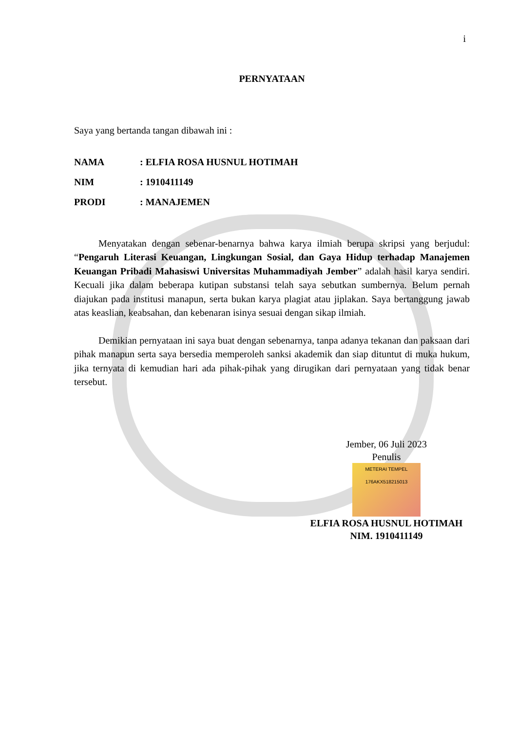i
PERNYATAAN
Saya yang bertanda tangan dibawah ini :
| NAMA | : ELFIA ROSA HUSNUL HOTIMAH |
| NIM | : 1910411149 |
| PRODI | : MANAJEMEN |
Menyatakan dengan sebenar-benarnya bahwa karya ilmiah berupa skripsi yang berjudul: “Pengaruh Literasi Keuangan, Lingkungan Sosial, dan Gaya Hidup terhadap Manajemen Keuangan Pribadi Mahasiswi Universitas Muhammadiyah Jember” adalah hasil karya sendiri. Kecuali jika dalam beberapa kutipan substansi telah saya sebutkan sumbernya. Belum pernah diajukan pada institusi manapun, serta bukan karya plagiat atau jiplakan. Saya bertanggung jawab atas keaslian, keabsahan, dan kebenaran isinya sesuai dengan sikap ilmiah.
Demikian pernyataan ini saya buat dengan sebenarnya, tanpa adanya tekanan dan paksaan dari pihak manapun serta saya bersedia memperoleh sanksi akademik dan siap dituntut di muka hukum, jika ternyata di kemudian hari ada pihak-pihak yang dirugikan dari pernyataan yang tidak benar tersebut.
Jember, 06 Juli 2023
Penulis
METERAI TEMPEL
176AKX518215013
ELFIA ROSA HUSNUL HOTIMAH
NIM. 1910411149